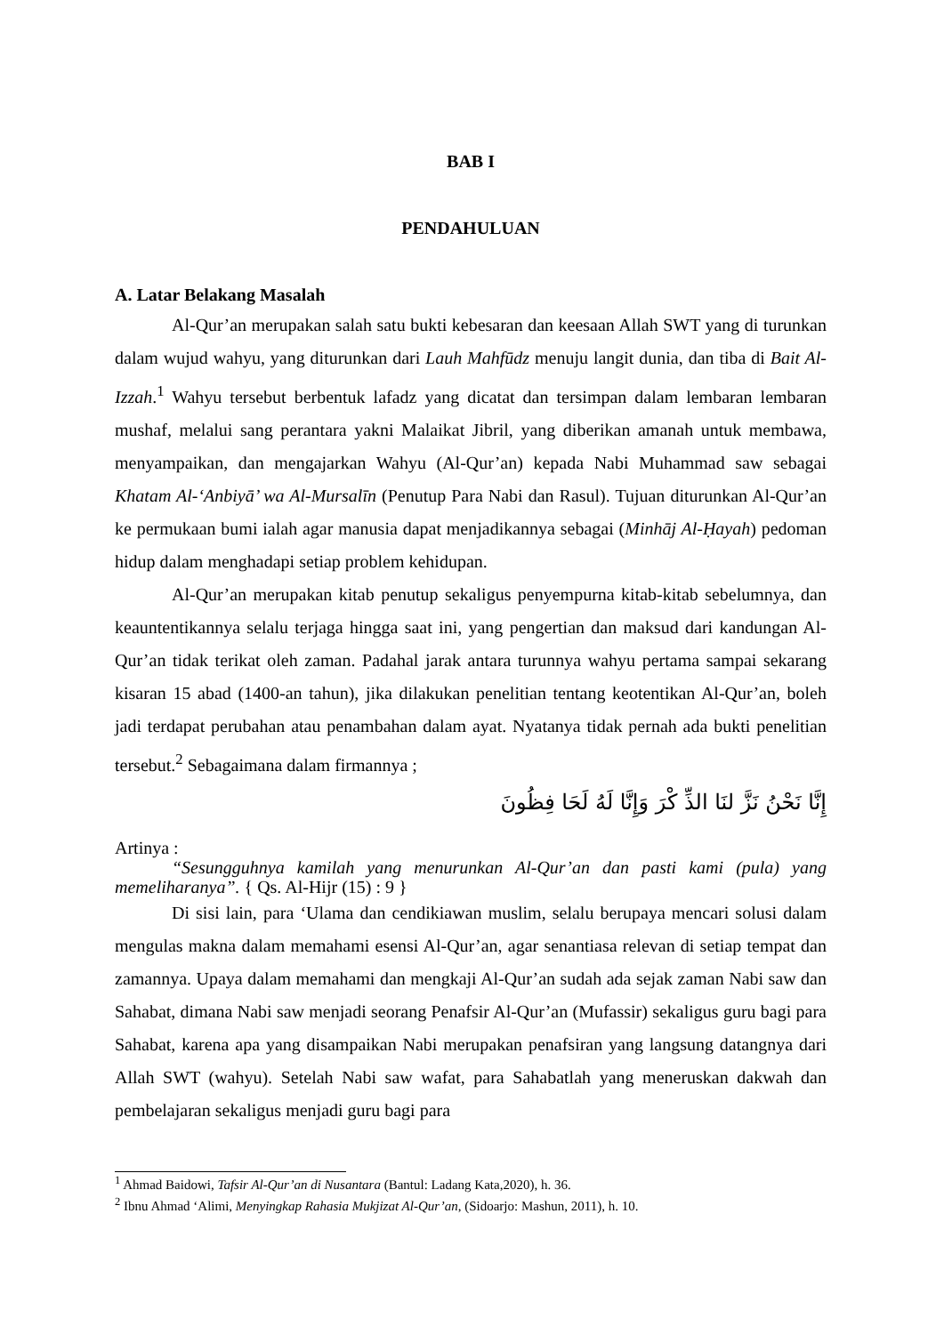BAB I
PENDAHULUAN
A. Latar Belakang Masalah
Al-Qur’an merupakan salah satu bukti kebesaran dan keesaan Allah SWT yang di turunkan dalam wujud wahyu, yang diturunkan dari Lauh Mahfūdz menuju langit dunia, dan tiba di Bait Al-Izzah.<sup>1</sup> Wahyu tersebut berbentuk lafadz yang dicatat dan tersimpan dalam lembaran lembaran mushaf, melalui sang perantara yakni Malaikat Jibril, yang diberikan amanah untuk membawa, menyampaikan, dan mengajarkan Wahyu (Al-Qur’an) kepada Nabi Muhammad saw sebagai Khatam Al-‘Anbiyā’ wa Al-Mursalīn (Penutup Para Nabi dan Rasul). Tujuan diturunkan Al-Qur’an ke permukaan bumi ialah agar manusia dapat menjadikannya sebagai (Minhāj Al-Ḥayah) pedoman hidup dalam menghadapi setiap problem kehidupan.
Al-Qur’an merupakan kitab penutup sekaligus penyempurna kitab-kitab sebelumnya, dan keauntentikannya selalu terjaga hingga saat ini, yang pengertian dan maksud dari kandungan Al-Qur’an tidak terikat oleh zaman. Padahal jarak antara turunnya wahyu pertama sampai sekarang kisaran 15 abad (1400-an tahun), jika dilakukan penelitian tentang keotentikan Al-Qur’an, boleh jadi terdapat perubahan atau penambahan dalam ayat. Nyatanya tidak pernah ada bukti penelitian tersebut.<sup>2</sup> Sebagaimana dalam firmannya ;
إِنَّا نَحْنُ نَزَّ لنَا الذِّ كْرَ وَإِنَّا لَهُ لَحَا فِظُونَ
Artinya :
“Sesungguhnya kamilah yang menurunkan Al-Qur’an dan pasti kami (pula) yang memeliharanya”. { Qs. Al-Hijr (15) : 9 }
Di sisi lain, para ‘Ulama dan cendikiawan muslim, selalu berupaya mencari solusi dalam mengulas makna dalam memahami esensi Al-Qur’an, agar senantiasa relevan di setiap tempat dan zamannya. Upaya dalam memahami dan mengkaji Al-Qur’an sudah ada sejak zaman Nabi saw dan Sahabat, dimana Nabi saw menjadi seorang Penafsir Al-Qur’an (Mufassir) sekaligus guru bagi para Sahabat, karena apa yang disampaikan Nabi merupakan penafsiran yang langsung datangnya dari Allah SWT (wahyu). Setelah Nabi saw wafat, para Sahabatlah yang meneruskan dakwah dan pembelajaran sekaligus menjadi guru bagi para
<sup>1</sup> Ahmad Baidowi, Tafsir Al-Qur’an di Nusantara (Bantul: Ladang Kata,2020), h. 36.
<sup>2</sup> Ibnu Ahmad ‘Alimi, Menyingkap Rahasia Mukjizat Al-Qur’an, (Sidoarjo: Mashun, 2011), h. 10.